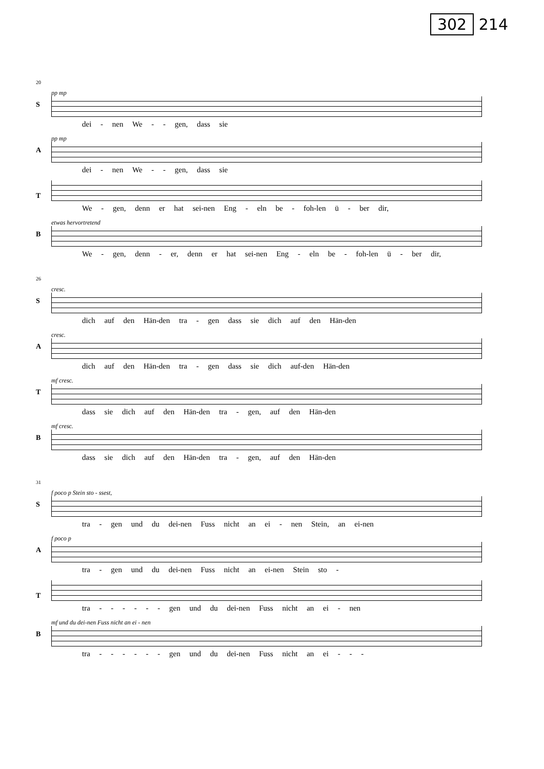302 214
20
S
pp mp
dei - nen We - - gen, dass sie
A
pp mp
dei - nen We - - gen, dass sie
T
We - gen, denn er hat sei-nen Eng - eln be - foh-len ü - ber dir,
B
etwas hervortretend
We - gen, denn - er, denn er hat sei-nen Eng - eln be - foh-len ü - ber dir,
26
S
cresc.
dich auf den Hän-den tra - gen dass sie dich auf den Hän-den
A
cresc.
dich auf den Hän-den tra - gen dass sie dich auf-den Hän-den
T
mf cresc.
dass sie dich auf den Hän-den tra - gen, auf den Hän-den
B
mf cresc.
dass sie dich auf den Hän-den tra - gen, auf den Hän-den
31
S
f poco p Stein sto - ssest,
tra - gen und du dei-nen Fuss nicht an ei - nen Stein, an ei-nen
A
f poco p
tra - gen und du dei-nen Fuss nicht an ei-nen Stein sto -
T
tra - - - - - - gen und du dei-nen Fuss nicht an ei - nen
B
mf und du dei-nen Fuss nicht an ei - nen
tra - - - - - - gen und du dei-nen Fuss nicht an ei - - -